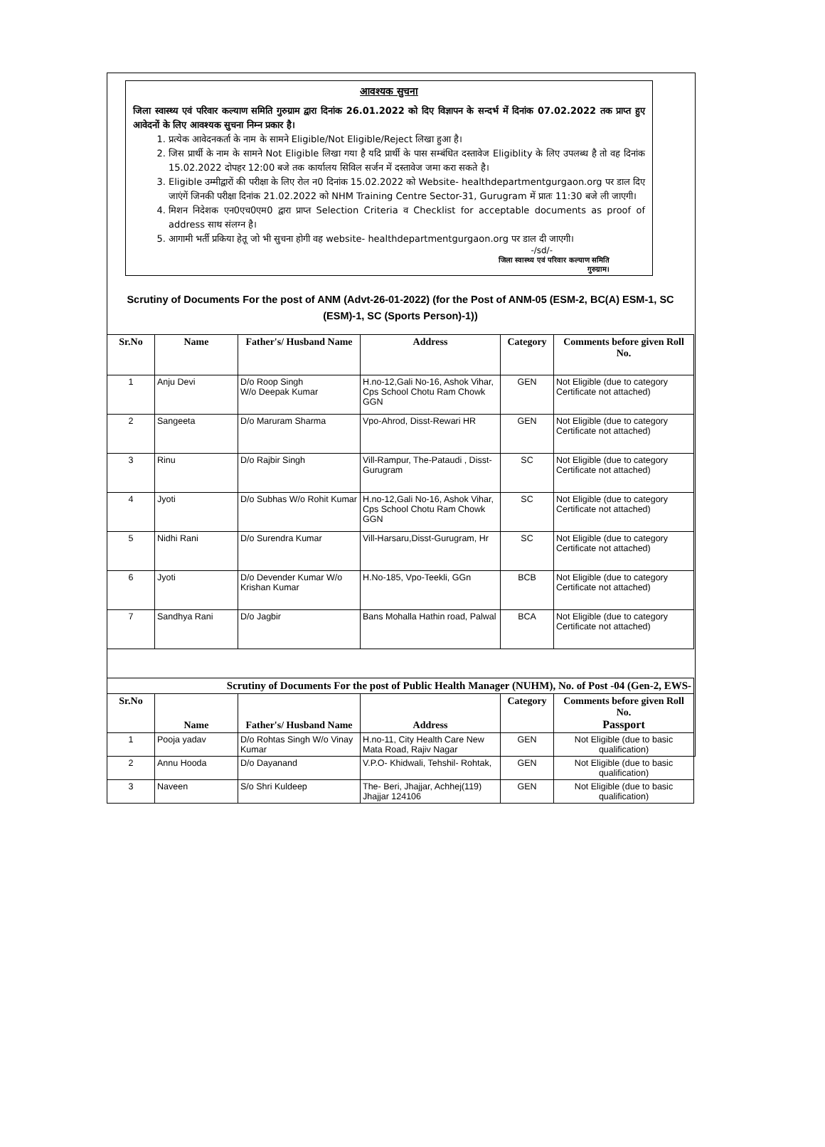आवश्यक सुचना
जिला स्वास्थ्य एवं परिवार कल्याण समिति गुरुग्राम द्वारा दिनांक 26.01.2022 को दिए विज्ञापन के सन्दर्भ में दिनांक 07.02.2022 तक प्राप्त हुए आवेदनों के लिए आवश्यक सुचना निम्न प्रकार है।
1. प्रत्येक आवेदनकर्ता के नाम के सामने Eligible/Not Eligible/Reject लिखा हुआ है।
2. जिस प्रार्थी के नाम के सामने Not Eligible लिखा गया है यदि प्रार्थी के पास सम्बंधित दस्तावेज Eligiblity के लिए उपलब्ध है तो वह दिनांक 15.02.2022 दोपहर 12:00 बजे तक कार्यालय सिविल सर्जन में दस्तावेज जमा करा सकते है।
3. Eligible उम्मीद्वारों की परीक्षा के लिए रोल न0 दिनांक 15.02.2022 को Website- healthdepartmentgurgaon.org पर डाल दिए जाएंगें जिनकी परीक्षा दिनांक 21.02.2022 को NHM Training Centre Sector-31, Gurugram में प्रातः 11:30 बजे ली जाएगी।
4. मिशन निदेशक एन0एच0एम0 द्वारा प्राप्त Selection Criteria व Checklist for acceptable documents as proof of address साथ संलग्न है।
5. आगामी भर्ती प्रकिया हेतू जो भी सुचना होगी वह website- healthdepartmentgurgaon.org पर डाल दी जाएगी।
-/sd/-
जिला स्वास्थ्य एवं परिवार कल्याण समिति
गुरुग्राम।
Scrutiny of Documents For the post of ANM (Advt-26-01-2022) (for the Post of ANM-05 (ESM-2, BC(A) ESM-1, SC (ESM)-1, SC (Sports Person)-1))
| Sr.No | Name | Father's/ Husband Name | Address | Category | Comments before given Roll No. |
| --- | --- | --- | --- | --- | --- |
| 1 | Anju Devi | D/o Roop Singh W/o Deepak Kumar | H.no-12,Gali No-16, Ashok Vihar, Cps School Chotu Ram Chowk GGN | GEN | Not Eligible (due to category Certificate not attached) |
| 2 | Sangeeta | D/o Maruram Sharma | Vpo-Ahrod, Disst-Rewari HR | GEN | Not Eligible (due to category Certificate not attached) |
| 3 | Rinu | D/o Rajbir Singh | Vill-Rampur, The-Pataudi , Disst-Gurugram | SC | Not Eligible (due to category Certificate not attached) |
| 4 | Jyoti | D/o Subhas W/o Rohit Kumar | H.no-12,Gali No-16, Ashok Vihar, Cps School Chotu Ram Chowk GGN | SC | Not Eligible (due to category Certificate not attached) |
| 5 | Nidhi Rani | D/o Surendra Kumar | Vill-Harsaru,Disst-Gurugram, Hr | SC | Not Eligible (due to category Certificate not attached) |
| 6 | Jyoti | D/o Devender Kumar W/o Krishan Kumar | H.No-185, Vpo-Teekli, GGn | BCB | Not Eligible (due to category Certificate not attached) |
| 7 | Sandhya Rani | D/o Jagbir | Bans Mohalla Hathin road, Palwal | BCA | Not Eligible (due to category Certificate not attached) |
| Scrutiny of Documents For the post of Public Health Manager (NUHM), No. of Post -04 (Gen-2, EWS- | | | | | |
| --- | --- | --- | --- | --- | --- |
| Sr.No | Name | Father's/ Husband Name | Address | Category | Comments before given Roll No. Passport |
| 1 | Pooja yadav | D/o Rohtas Singh W/o Vinay Kumar | H.no-11, City Health Care New Mata Road, Rajiv Nagar | GEN | Not Eligible (due to basic qualification) |
| 2 | Annu Hooda | D/o Dayanand | V.P.O- Khidwali, Tehshil- Rohtak, | GEN | Not Eligible (due to basic qualification) |
| 3 | Naveen | S/o Shri Kuldeep | The- Beri, Jhajjar, Achhej(119) Jhajjar 124106 | GEN | Not Eligible (due to basic qualification) |